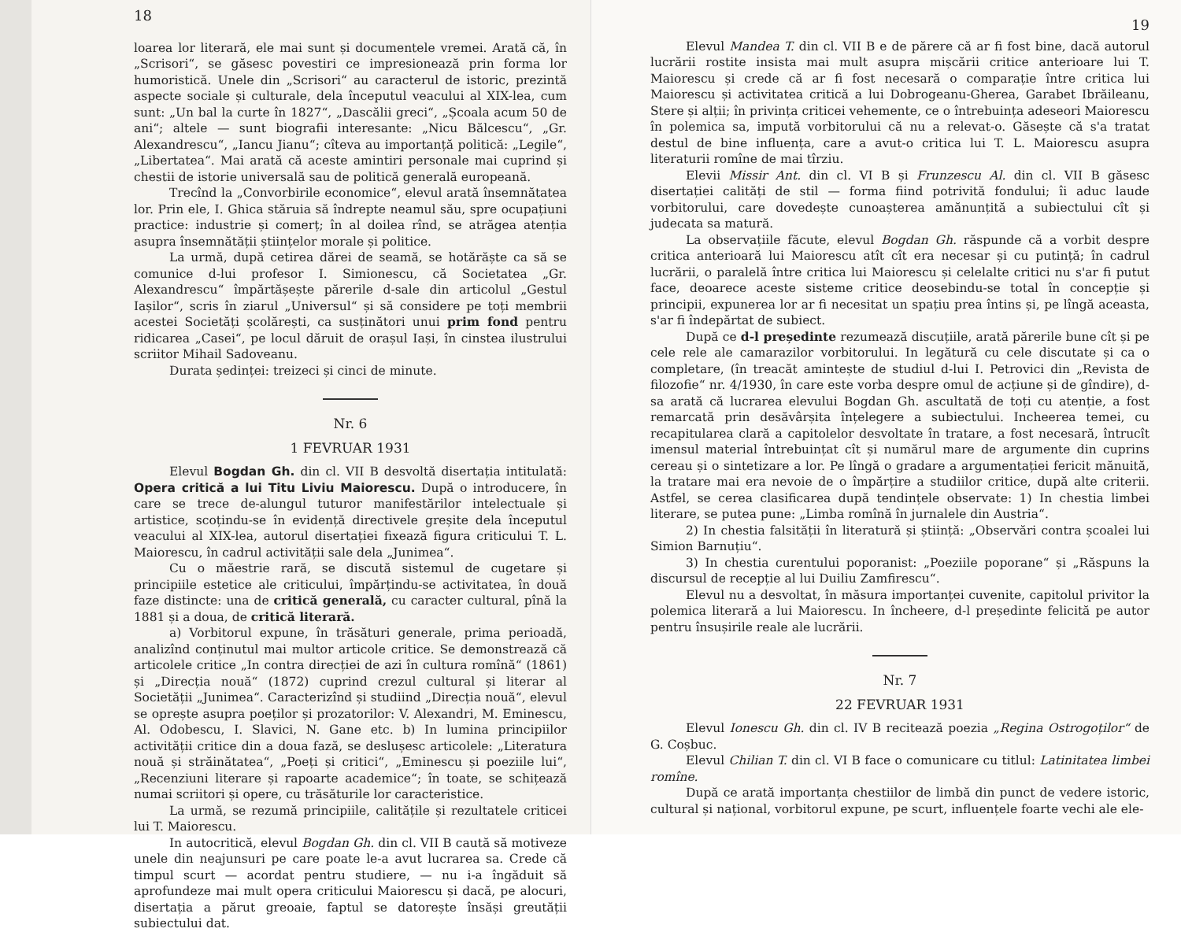18
loarea lor literară, ele mai sunt și documentele vremei. Arată că, în „Scrisori“, se găsesc povestiri ce impresionează prin forma lor humoristică. Unele din „Scrisori“ au caracterul de istoric, prezintă aspecte sociale și culturale, dela începutul veacului al XIX-lea, cum sunt: „Un bal la curte în 1827“, „Dascălii greci“, „Școala acum 50 de ani“; altele — sunt biografii interesante: „Nicu Bălcescu“, „Gr. Alexandrescu“, „Iancu Jianu“; cîteva au importanță politică: „Legile“, „Libertatea“. Mai arată că aceste amintiri personale mai cuprind și chestii de istorie universală sau de politică generală europeană.
Trecînd la „Convorbirile economice“, elevul arată însemnătatea lor. Prin ele, I. Ghica stăruia să îndrepte neamul său, spre ocupațiuni practice: industrie și comerț; în al doilea rînd, se atrăgea atenția asupra însemnătății științelor morale și politice.
La urmă, după cetirea dărei de seamă, se hotărăște ca să se comunice d-lui profesor I. Simionescu, că Societatea „Gr. Alexandrescu“ împărtășește părerile d-sale din articolul „Gestul Iașilor“, scris în ziarul „Universul“ și să considere pe toți membrii acestei Societăți școlărești, ca susținători unui prim fond pentru ridicarea „Casei“, pe locul dăruit de orașul Iași, în cinstea ilustrului scriitor Mihail Sadoveanu.
Durata ședinței: treizeci și cinci de minute.
Nr. 6
1 FEVRUAR 1931
Elevul Bogdan Gh. din cl. VII B desvoltă disertația intitulată: Opera critică a lui Titu Liviu Maiorescu. După o introducere, în care se trece de-alungul tuturor manifestărilor intelectuale și artistice, scoțindu-se în evidență directivele greșite dela începutul veacului al XIX-lea, autorul disertației fixează figura criticului T. L. Maiorescu, în cadrul activității sale dela „Junimea“.
Cu o măestrie rară, se discută sistemul de cugetare și principiile estetice ale criticului, împărțindu-se activitatea, în două faze distincte: una de critică generală, cu caracter cultural, pînă la 1881 și a doua, de critică literară.
a) Vorbitorul expune, în trăsături generale, prima perioadă, analizînd conținutul mai multor articole critice. Se demonstrează că articolele critice „In contra direcției de azi în cultura romînă“ (1861) și „Direcția nouă“ (1872) cuprind crezul cultural și literar al Societății „Junimea“. Caracterizînd și studiind „Direcția nouă“, elevul se oprește asupra poeților și prozatorilor: V. Alexandri, M. Eminescu, Al. Odobescu, I. Slavici, N. Gane etc. b) In lumina principiilor activității critice din a doua fază, se deslușesc articolele: „Literatura nouă și străinătatea“, „Poeți și critici“, „Eminescu și poeziile lui“, „Recenziuni literare și rapoarte academice“; în toate, se schițează numai scriitori și opere, cu trăsăturile lor caracteristice.
La urmă, se rezumă principiile, calitățile și rezultatele criticei lui T. Maiorescu.
In autocritică, elevul Bogdan Gh. din cl. VII B caută să motiveze unele din neajunsuri pe care poate le-a avut lucrarea sa. Crede că timpul scurt — acordat pentru studiere, — nu i-a îngăduit să aprofundeze mai mult opera criticului Maiorescu și dacă, pe alocuri, disertația a părut greoaie, faptul se datorește însăși greutății subiectului dat.
19
Elevul Mandea T. din cl. VII B e de părere că ar fi fost bine, dacă autorul lucrării rostite insista mai mult asupra mișcării critice anterioare lui T. Maiorescu și crede că ar fi fost necesară o comparație între critica lui Maiorescu și activitatea critică a lui Dobrogeanu-Gherea, Garabet Ibrăileanu, Stere și alții; în privința criticei vehemente, ce o întrebuința adeseori Maiorescu în polemica sa, impută vorbitorului că nu a relevat-o. Găsește că s'a tratat destul de bine influența, care a avut-o critica lui T. L. Maiorescu asupra literaturii romîne de mai tîrziu.
Elevii Missir Ant. din cl. VI B și Frunzescu Al. din cl. VII B găsesc disertației calități de stil — forma fiind potrivită fondului; îi aduc laude vorbitorului, care dovedește cunoașterea amănunțită a subiectului cît și judecata sa matură.
La observațiile făcute, elevul Bogdan Gh. răspunde că a vorbit despre critica anterioară lui Maiorescu atît cît era necesar și cu putință; în cadrul lucrării, o paralelă între critica lui Maiorescu și celelalte critici nu s'ar fi putut face, deoarece aceste sisteme critice deosebindu-se total în concepție și principii, expunerea lor ar fi necesitat un spațiu prea întins și, pe lîngă aceasta, s'ar fi îndepărtat de subiect.
După ce d-l președinte rezumează discuțiile, arată părerile bune cît și pe cele rele ale camarazilor vorbitorului. In legătură cu cele discutate și ca o completare, (în treacăt amintește de studiul d-lui I. Petrovici din „Revista de filozofie“ nr. 4/1930, în care este vorba despre omul de acțiune și de gîndire), d-sa arată că lucrarea elevului Bogdan Gh. ascultată de toți cu atenție, a fost remarcată prin desăvârșita înțelegere a subiectului. Incheerea temei, cu recapitularea clară a capitolelor desvoltate în tratare, a fost necesară, întrucît imensul material întrebuințat cît și numărul mare de argumente din cuprins cereau și o sintetizare a lor. Pe lîngă o gradare a argumentației fericit mănuită, la tratare mai era nevoie de o împărțire a studiilor critice, după alte criterii. Astfel, se cerea clasificarea după tendințele observate: 1) In chestia limbei literare, se putea pune: „Limba romînă în jurnalele din Austria“.
2) In chestia falsității în literatură și știință: „Observări contra școalei lui Simion Barnuțiu“.
3) In chestia curentului poporanist: „Poeziile poporane“ și „Răspuns la discursul de recepție al lui Duiliu Zamfirescu“.
Elevul nu a desvoltat, în măsura importanței cuvenite, capitolul privitor la polemica literară a lui Maiorescu. In încheere, d-l președinte felicită pe autor pentru însușirile reale ale lucrării.
Nr. 7
22 FEVRUAR 1931
Elevul Ionescu Gh. din cl. IV B recitează poezia „Regina Ostrogoților“ de G. Coșbuc.
Elevul Chilian T. din cl. VI B face o comunicare cu titlul: Latinitatea limbei romîne.
După ce arată importanța chestiilor de limbă din punct de vedere istoric, cultural și național, vorbitorul expune, pe scurt, influențele foarte vechi ale ele-